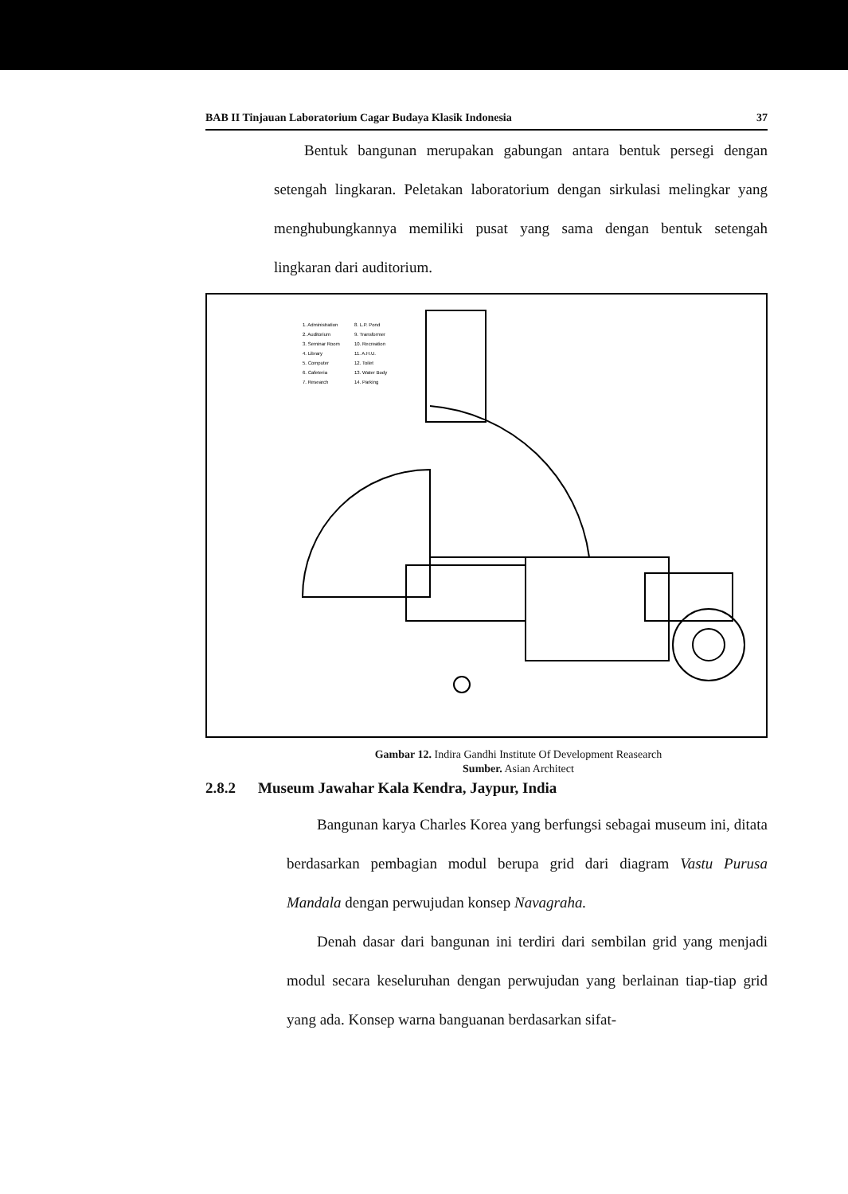BAB II Tinjauan Laboratorium Cagar Budaya Klasik Indonesia 37
Bentuk bangunan merupakan gabungan antara bentuk persegi dengan setengah lingkaran. Peletakan laboratorium dengan sirkulasi melingkar yang menghubungkannya memiliki pusat yang sama dengan bentuk setengah lingkaran dari auditorium.
1. Administration
8. L.P. Pond
2. Auditorium
9. Transformer
3. Seminar Room
10. Recreation
4. Library
11. A.H.U.
5. Computer
12. Toilet
6. Cafeteria
13. Water Body
7. Research
14. Parking
Gambar 12. Indira Gandhi Institute Of Development Reasearch
Sumber. Asian Architect
2.8.2 Museum Jawahar Kala Kendra, Jaypur, India
Bangunan karya Charles Korea yang berfungsi sebagai museum ini, ditata berdasarkan pembagian modul berupa grid dari diagram Vastu Purusa Mandala dengan perwujudan konsep Navagraha.
Denah dasar dari bangunan ini terdiri dari sembilan grid yang menjadi modul secara keseluruhan dengan perwujudan yang berlainan tiap-tiap grid yang ada. Konsep warna banguanan berdasarkan sifat-